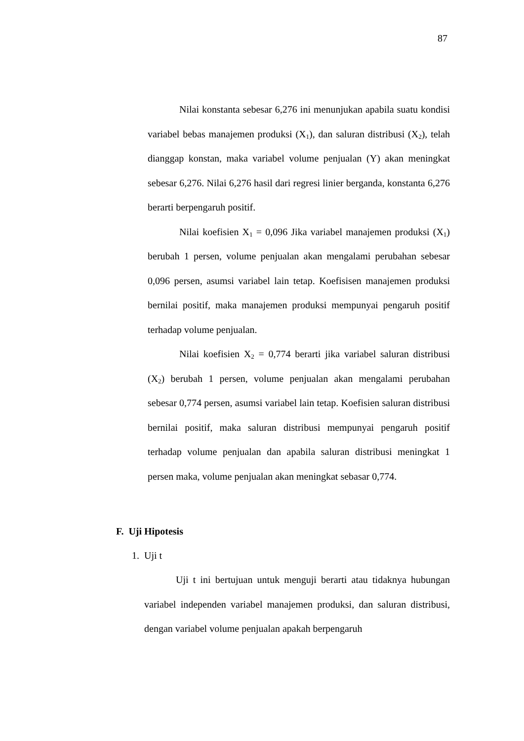87
Nilai konstanta sebesar 6,276 ini menunjukan apabila suatu kondisi variabel bebas manajemen produksi (X<sub>1</sub>), dan saluran distribusi (X<sub>2</sub>), telah dianggap konstan, maka variabel volume penjualan (Y) akan meningkat sebesar 6,276. Nilai 6,276 hasil dari regresi linier berganda, konstanta 6,276 berarti berpengaruh positif.
Nilai koefisien X<sub>1</sub> = 0,096 Jika variabel manajemen produksi (X<sub>1</sub>) berubah 1 persen, volume penjualan akan mengalami perubahan sebesar 0,096 persen, asumsi variabel lain tetap. Koefisisen manajemen produksi bernilai positif, maka manajemen produksi mempunyai pengaruh positif terhadap volume penjualan.
Nilai koefisien X<sub>2</sub> = 0,774 berarti jika variabel saluran distribusi (X<sub>2</sub>) berubah 1 persen, volume penjualan akan mengalami perubahan sebesar 0,774 persen, asumsi variabel lain tetap. Koefisien saluran distribusi bernilai positif, maka saluran distribusi mempunyai pengaruh positif terhadap volume penjualan dan apabila saluran distribusi meningkat 1 persen maka, volume penjualan akan meningkat sebasar 0,774.
F. Uji Hipotesis
1. Uji t
Uji t ini bertujuan untuk menguji berarti atau tidaknya hubungan variabel independen variabel manajemen produksi, dan saluran distribusi, dengan variabel volume penjualan apakah berpengaruh